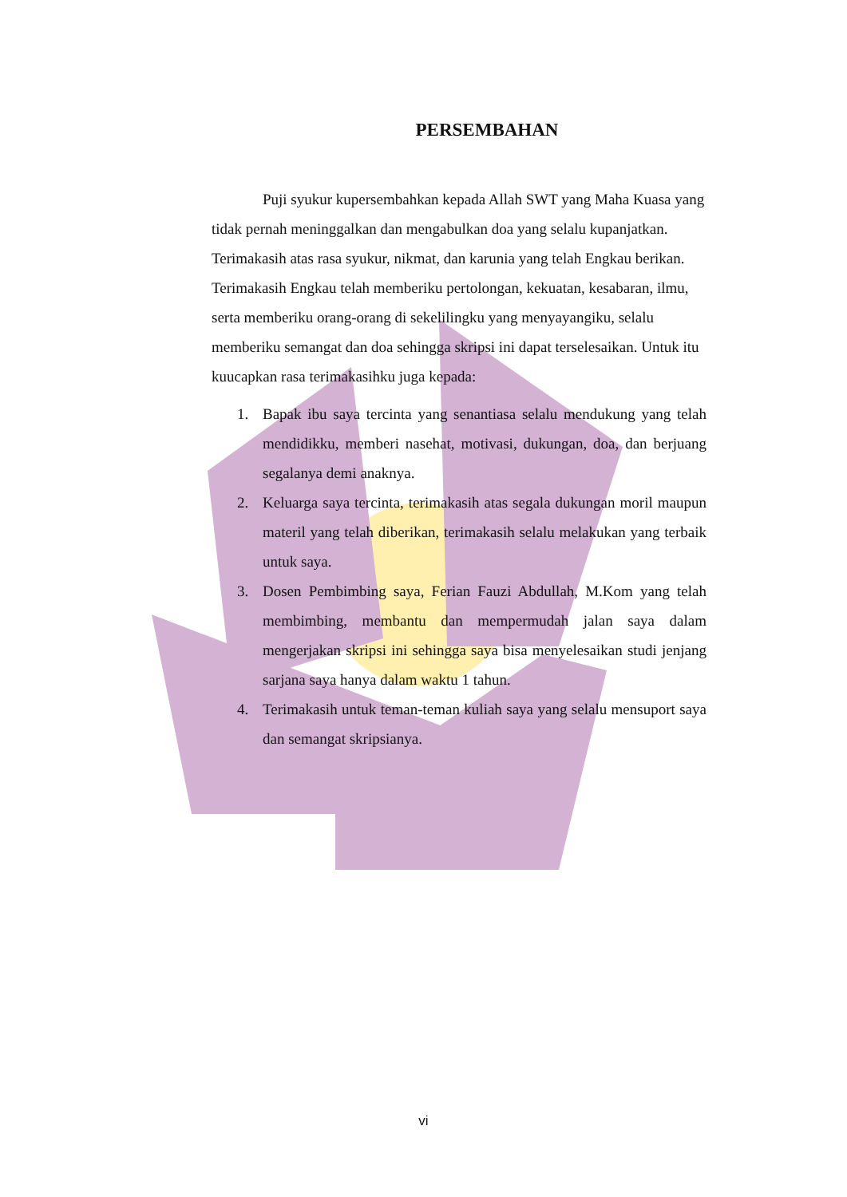PERSEMBAHAN
Puji syukur kupersembahkan kepada Allah SWT yang Maha Kuasa yang tidak pernah meninggalkan dan mengabulkan doa yang selalu kupanjatkan. Terimakasih atas rasa syukur, nikmat, dan karunia yang telah Engkau berikan. Terimakasih Engkau telah memberiku pertolongan, kekuatan, kesabaran, ilmu, serta memberiku orang-orang di sekelilingku yang menyayangiku, selalu memberiku semangat dan doa sehingga skripsi ini dapat terselesaikan. Untuk itu kuucapkan rasa terimakasihku juga kepada:
1. Bapak ibu saya tercinta yang senantiasa selalu mendukung yang telah mendidikku, memberi nasehat, motivasi, dukungan, doa, dan berjuang segalanya demi anaknya.
2. Keluarga saya tercinta, terimakasih atas segala dukungan moril maupun materil yang telah diberikan, terimakasih selalu melakukan yang terbaik untuk saya.
3. Dosen Pembimbing saya, Ferian Fauzi Abdullah, M.Kom yang telah membimbing, membantu dan mempermudah jalan saya dalam mengerjakan skripsi ini sehingga saya bisa menyelesaikan studi jenjang sarjana saya hanya dalam waktu 1 tahun.
4. Terimakasih untuk teman-teman kuliah saya yang selalu mensuport saya dan semangat skripsianya.
vi